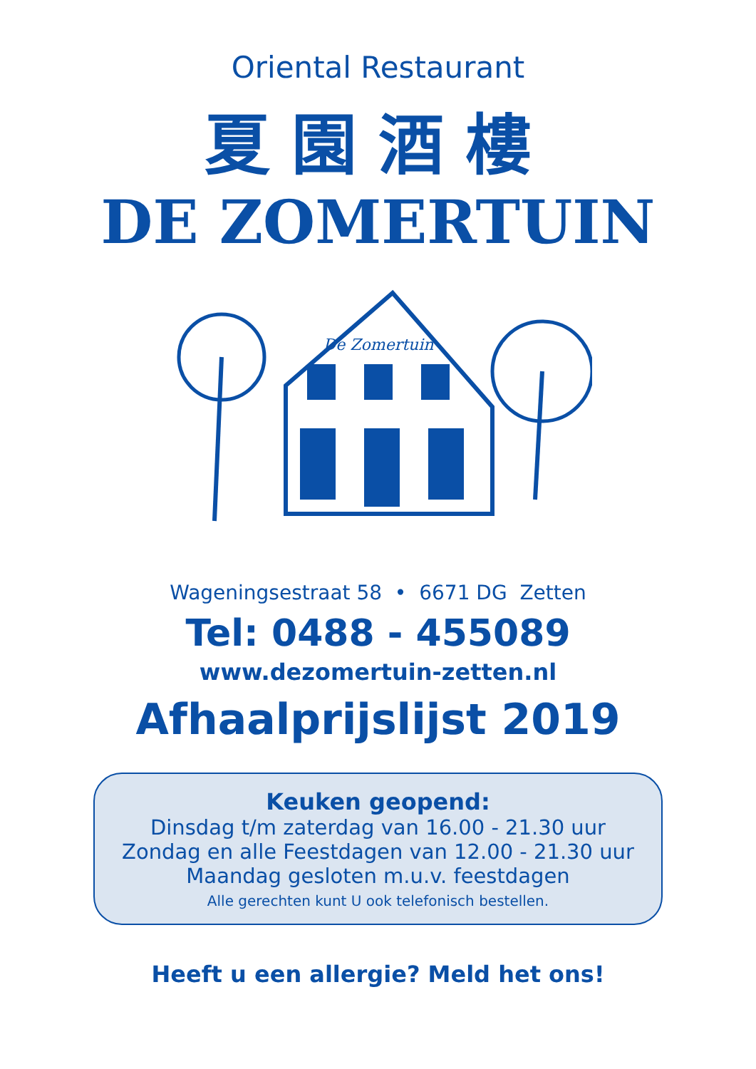Oriental Restaurant
夏園酒樓
DE ZOMERTUIN
De Zomertuin
Wageningsestraat 58 • 6671 DG Zetten
Tel: 0488 - 455089
www.dezomertuin-zetten.nl
Afhaalprijslijst 2019
Keuken geopend:
Dinsdag t/m zaterdag van 16.00 - 21.30 uur
Zondag en alle Feestdagen van 12.00 - 21.30 uur
Maandag gesloten m.u.v. feestdagen
Alle gerechten kunt U ook telefonisch bestellen.
Heeft u een allergie? Meld het ons!